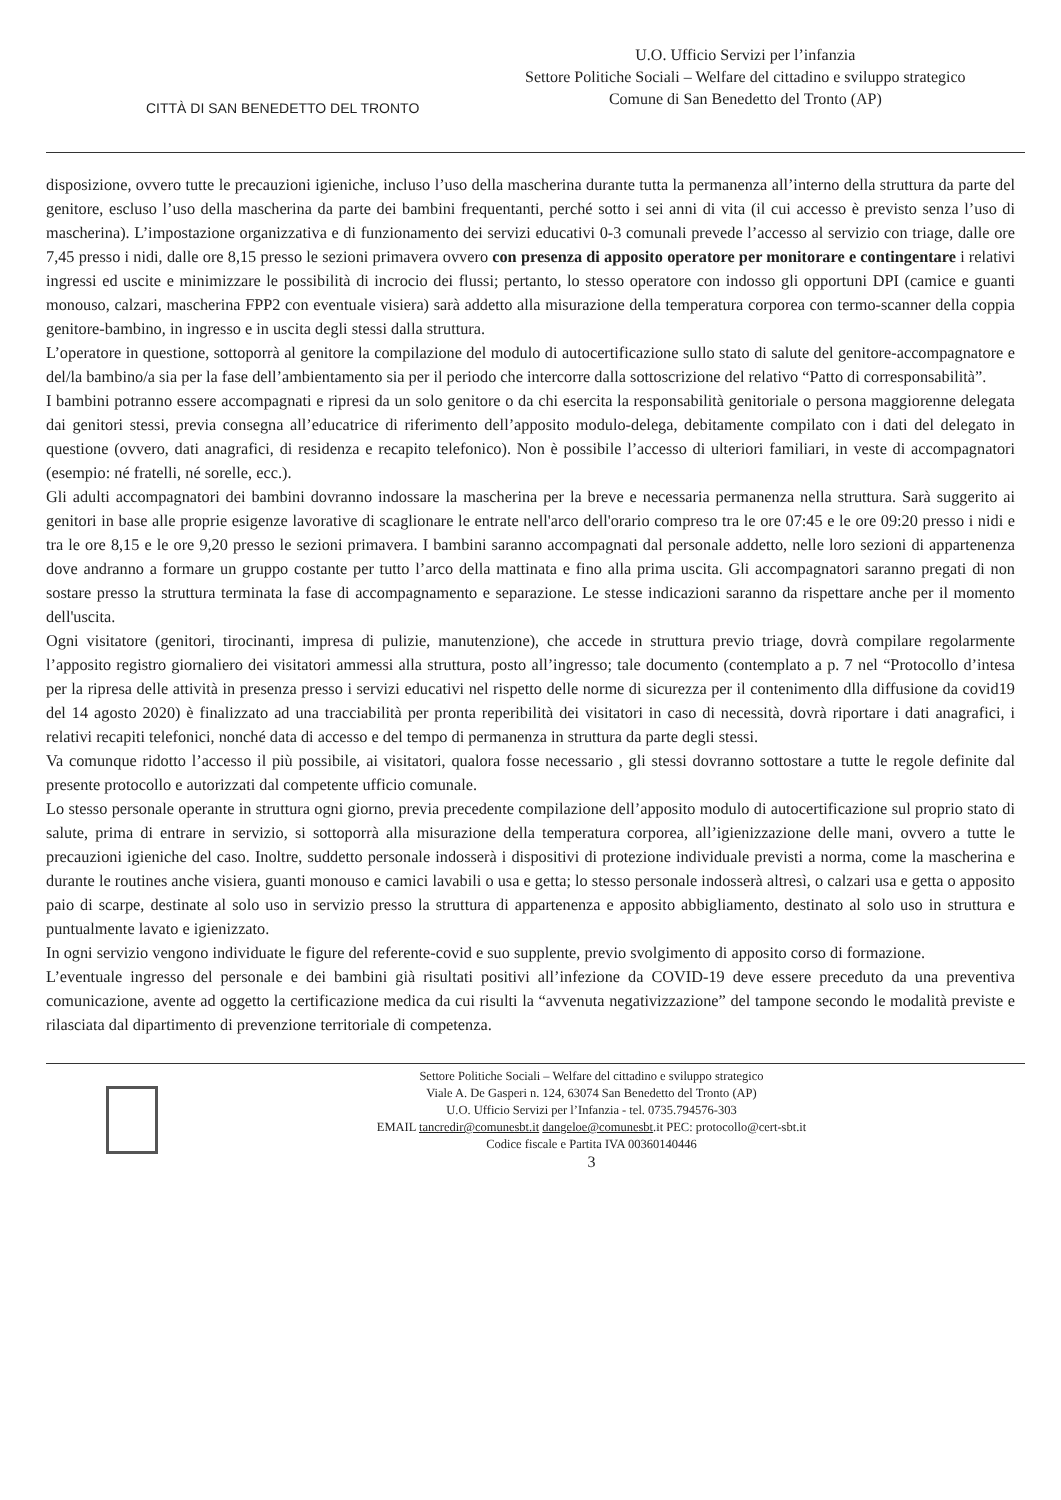CITTÀ DI SAN BENEDETTO DEL TRONTO
U.O. Ufficio Servizi per l’infanzia
Settore Politiche Sociali – Welfare del cittadino e sviluppo strategico
Comune di San Benedetto del Tronto (AP)
disposizione, ovvero tutte le precauzioni igieniche, incluso l’uso della mascherina durante tutta la permanenza all’interno della struttura da parte del genitore, escluso l’uso della mascherina da parte dei bambini frequentanti, perché sotto i sei anni di vita (il cui accesso è previsto senza l’uso di mascherina). L’impostazione organizzativa e di funzionamento dei servizi educativi 0-3 comunali prevede l’accesso al servizio con triage, dalle ore 7,45 presso i nidi, dalle ore 8,15 presso le sezioni primavera ovvero con presenza di apposito operatore per monitorare e contingentare i relativi ingressi ed uscite e minimizzare le possibilità di incrocio dei flussi; pertanto, lo stesso operatore con indosso gli opportuni DPI (camice e guanti monouso, calzari, mascherina FPP2 con eventuale visiera) sarà addetto alla misurazione della temperatura corporea con termo-scanner della coppia genitore-bambino, in ingresso e in uscita degli stessi dalla struttura.
L’operatore in questione, sottoporrà al genitore la compilazione del modulo di autocertificazione sullo stato di salute del genitore-accompagnatore e del/la bambino/a sia per la fase dell’ambientamento sia per il periodo che intercorre dalla sottoscrizione del relativo “Patto di corresponsabilità”.
I bambini potranno essere accompagnati e ripresi da un solo genitore o da chi esercita la responsabilità genitoriale o persona maggiorenne delegata dai genitori stessi, previa consegna all’educatrice di riferimento dell’apposito modulo-delega, debitamente compilato con i dati del delegato in questione (ovvero, dati anagrafici, di residenza e recapito telefonico). Non è possibile l’accesso di ulteriori familiari, in veste di accompagnatori (esempio: né fratelli, né sorelle, ecc.).
Gli adulti accompagnatori dei bambini dovranno indossare la mascherina per la breve e necessaria permanenza nella struttura. Sarà suggerito ai genitori in base alle proprie esigenze lavorative di scaglionare le entrate nell'arco dell'orario compreso tra le ore 07:45 e le ore 09:20 presso i nidi e tra le ore 8,15 e le ore 9,20 presso le sezioni primavera. I bambini saranno accompagnati dal personale addetto, nelle loro sezioni di appartenenza dove andranno a formare un gruppo costante per tutto l’arco della mattinata e fino alla prima uscita. Gli accompagnatori saranno pregati di non sostare presso la struttura terminata la fase di accompagnamento e separazione. Le stesse indicazioni saranno da rispettare anche per il momento dell'uscita.
Ogni visitatore (genitori, tirocinanti, impresa di pulizie, manutenzione), che accede in struttura previo triage, dovrà compilare regolarmente l’apposito registro giornaliero dei visitatori ammessi alla struttura, posto all’ingresso; tale documento (contemplato a p. 7 nel “Protocollo d’intesa per la ripresa delle attività in presenza presso i servizi educativi nel rispetto delle norme di sicurezza per il contenimento dlla diffusione da covid19 del 14 agosto 2020) è finalizzato ad una tracciabilità per pronta reperibilità dei visitatori in caso di necessità, dovrà riportare i dati anagrafici, i relativi recapiti telefonici, nonché data di accesso e del tempo di permanenza in struttura da parte degli stessi.
Va comunque ridotto l’accesso il più possibile, ai visitatori, qualora fosse necessario , gli stessi dovranno sottostare a tutte le regole definite dal presente protocollo e autorizzati dal competente ufficio comunale.
Lo stesso personale operante in struttura ogni giorno, previa precedente compilazione dell’apposito modulo di autocertificazione sul proprio stato di salute, prima di entrare in servizio, si sottoporrà alla misurazione della temperatura corporea, all’igienizzazione delle mani, ovvero a tutte le precauzioni igieniche del caso. Inoltre, suddetto personale indosserà i dispositivi di protezione individuale previsti a norma, come la mascherina e durante le routines anche visiera, guanti monouso e camici lavabili o usa e getta; lo stesso personale indosserà altresì, o calzari usa e getta o apposito paio di scarpe, destinate al solo uso in servizio presso la struttura di appartenenza e apposito abbigliamento, destinato al solo uso in struttura e puntualmente lavato e igienizzato.
In ogni servizio vengono individuate le figure del referente-covid e suo supplente, previo svolgimento di apposito corso di formazione.
L’eventuale ingresso del personale e dei bambini già risultati positivi all’infezione da COVID-19 deve essere preceduto da una preventiva comunicazione, avente ad oggetto la certificazione medica da cui risulti la “avvenuta negativizzazione” del tampone secondo le modalità previste e rilasciata dal dipartimento di prevenzione territoriale di competenza.
Settore Politiche Sociali – Welfare del cittadino e sviluppo strategico
Viale A. De Gasperi n. 124, 63074 San Benedetto del Tronto (AP)
U.O. Ufficio Servizi per l’Infanzia - tel. 0735.794576-303
EMAIL tancredir@comunesbt.it dangeloe@comunesbt.it PEC: protocollo@cert-sbt.it
Codice fiscale e Partita IVA 00360140446
3